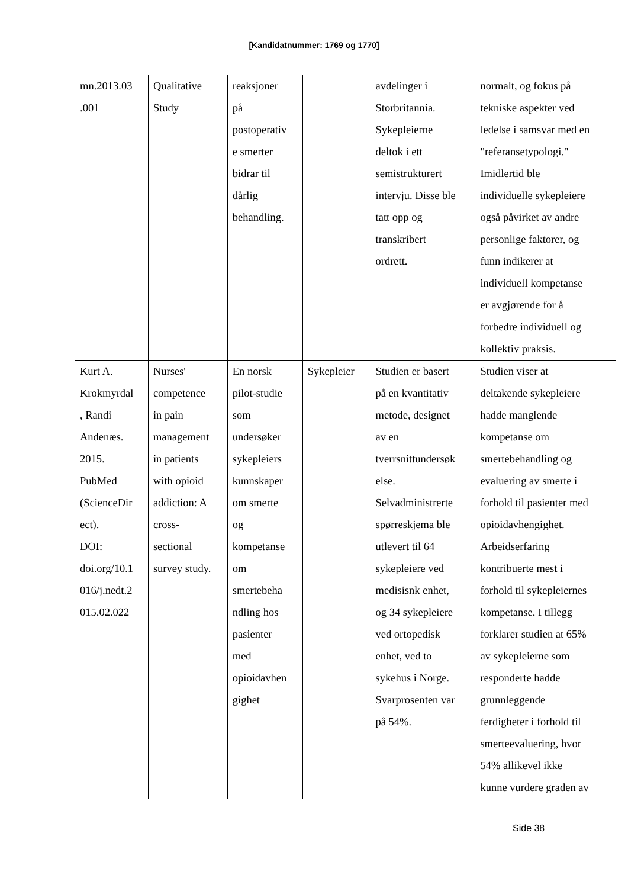[Kandidatnummer: 1769 og 1770]
| mn.2013.03 .001 | Qualitative Study | reaksjoner på postoperativ e smerter bidrar til dårlig behandling. | | avdelinger i Storbritannia. Sykepleierne deltok i ett semistrukturert intervju. Disse ble tatt opp og transkribert ordrett. | normalt, og fokus på tekniske aspekter ved ledelse i samsvar med en "referansetypologi." Imidlertid ble individuelle sykepleiere også påvirket av andre personlige faktorer, og funn indikerer at individuell kompetanse er avgjørende for å forbedre individuell og kollektiv praksis. |
| Kurt A. Krokmyrdal , Randi Andenæs. 2015. PubMed (ScienceDir ect). DOI: doi.org/10.1 016/j.nedt.2 015.02.022 | Nurses' competence in pain management in patients with opioid addiction: A cross- sectional survey study. | En norsk pilot-studie som undersøker sykepleiers kunnskaper om smerte og kompetanse om smertebeha ndling hos pasienter med opioidavhen gighet | Sykepleier | Studien er basert på en kvantitativ metode, designet av en tverrsnittundersøk else. Selvadministrerte spørreskjema ble utlevert til 64 sykepleiere ved medisisnk enhet, og 34 sykepleiere ved ortopedisk enhet, ved to sykehus i Norge. Svarprosenten var på 54%. | Studien viser at deltakende sykepleiere hadde manglende kompetanse om smertebehandling og evaluering av smerte i forhold til pasienter med opioidavhengighet. Arbeidserfaring kontribuerte mest i forhold til sykepleiernes kompetanse. I tillegg forklarer studien at 65% av sykepleierne som responderte hadde grunnleggende ferdigheter i forhold til smerteevaluering, hvor 54% allikevel ikke kunne vurdere graden av |
Side 38